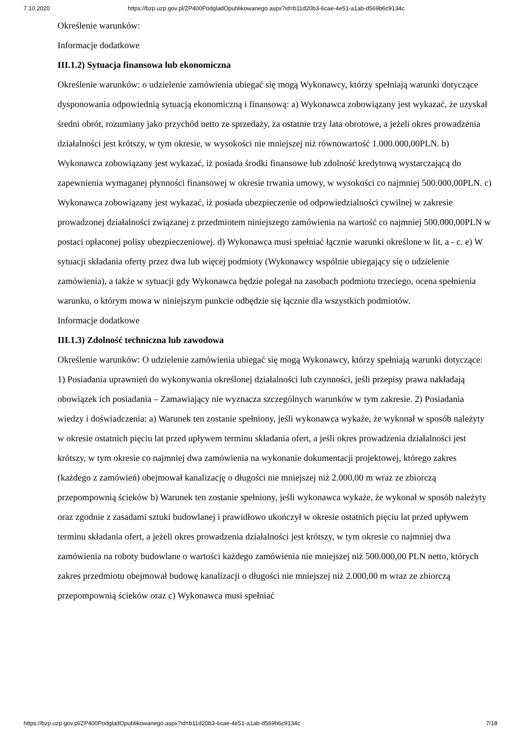7.10.2020 https://bzp.uzp.gov.pl/ZP400PodgladOpublikowanego.aspx?id=b11d20b3-6cae-4e51-a1ab-d569b6c9134c
Określenie warunków:
Informacje dodatkowe
III.1.2) Sytuacja finansowa lub ekonomiczna
Określenie warunków: o udzielenie zamówienia ubiegać się mogą Wykonawcy, którzy spełniają warunki dotyczące dysponowania odpowiednią sytuacją ekonomiczną i finansową: a) Wykonawca zobowiązany jest wykazać, że uzyskał średni obrót, rozumiany jako przychód netto ze sprzedaży, za ostatnie trzy lata obrotowe, a jeżeli okres prowadzenia działalności jest krótszy, w tym okresie, w wysokości nie mniejszej niż równowartość 1.000.000,00PLN. b) Wykonawca zobowiązany jest wykazać, iż posiada środki finansowe lub zdolność kredytową wystarczającą do zapewnienia wymaganej płynności finansowej w okresie trwania umowy, w wysokości co najmniej 500.000,00PLN. c) Wykonawca zobowiązany jest wykazać, iż posiada ubezpieczenie od odpowiedzialności cywilnej w zakresie prowadzonej działalności związanej z przedmiotem niniejszego zamówienia na wartość co najmniej 500.000,00PLN w postaci opłaconej polisy ubezpieczeniowej. d) Wykonawca musi spełniać łącznie warunki określone w lit. a - c. e) W sytuacji składania oferty przez dwa lub więcej podmioty (Wykonawcy wspólnie ubiegający się o udzielenie zamówienia), a także w sytuacji gdy Wykonawca będzie polegał na zasobach podmiotu trzeciego, ocena spełnienia warunku, o którym mowa w niniejszym punkcie odbędzie się łącznie dla wszystkich podmiotów.
Informacje dodatkowe
III.1.3) Zdolność techniczna lub zawodowa
Określenie warunków: O udzielenie zamówienia ubiegać się mogą Wykonawcy, którzy spełniają warunki dotyczące: 1) Posiadania uprawnień do wykonywania określonej działalności lub czynności, jeśli przepisy prawa nakładają obowiązek ich posiadania – Zamawiający nie wyznacza szczególnych warunków w tym zakresie. 2) Posiadania wiedzy i doświadczenia: a) Warunek ten zostanie spełniony, jeśli wykonawca wykaże, że wykonał w sposób należyty w okresie ostatnich pięciu lat przed upływem terminu składania ofert, a jeśli okres prowadzenia działalności jest krótszy, w tym okresie co najmniej dwa zamówienia na wykonanie dokumentacji projektowej, którego zakres (każdego z zamówień) obejmował kanalizację o długości nie mniejszej niż 2.000,00 m wraz ze zbiorczą przepompownią ścieków b) Warunek ten zostanie spełniony, jeśli wykonawca wykaże, że wykonał w sposób należyty oraz zgodnie z zasadami sztuki budowlanej i prawidłowo ukończył w okresie ostatnich pięciu lat przed upływem terminu składania ofert, a jeżeli okres prowadzenia działalności jest krótszy, w tym okresie co najmniej dwa zamówienia na roboty budowlane o wartości każdego zamówienia nie mniejszej niż 500.000,00 PLN netto, których zakres przedmiotu obejmował budowę kanalizacji o długości nie mniejszej niż 2.000,00 m wraz ze zbiorczą przepompownią ścieków oraz c) Wykonawca musi spełniać
https://bzp.uzp.gov.pl/ZP400PodgladOpublikowanego.aspx?id=b11d20b3-6cae-4e51-a1ab-d569b6c9134c 7/18